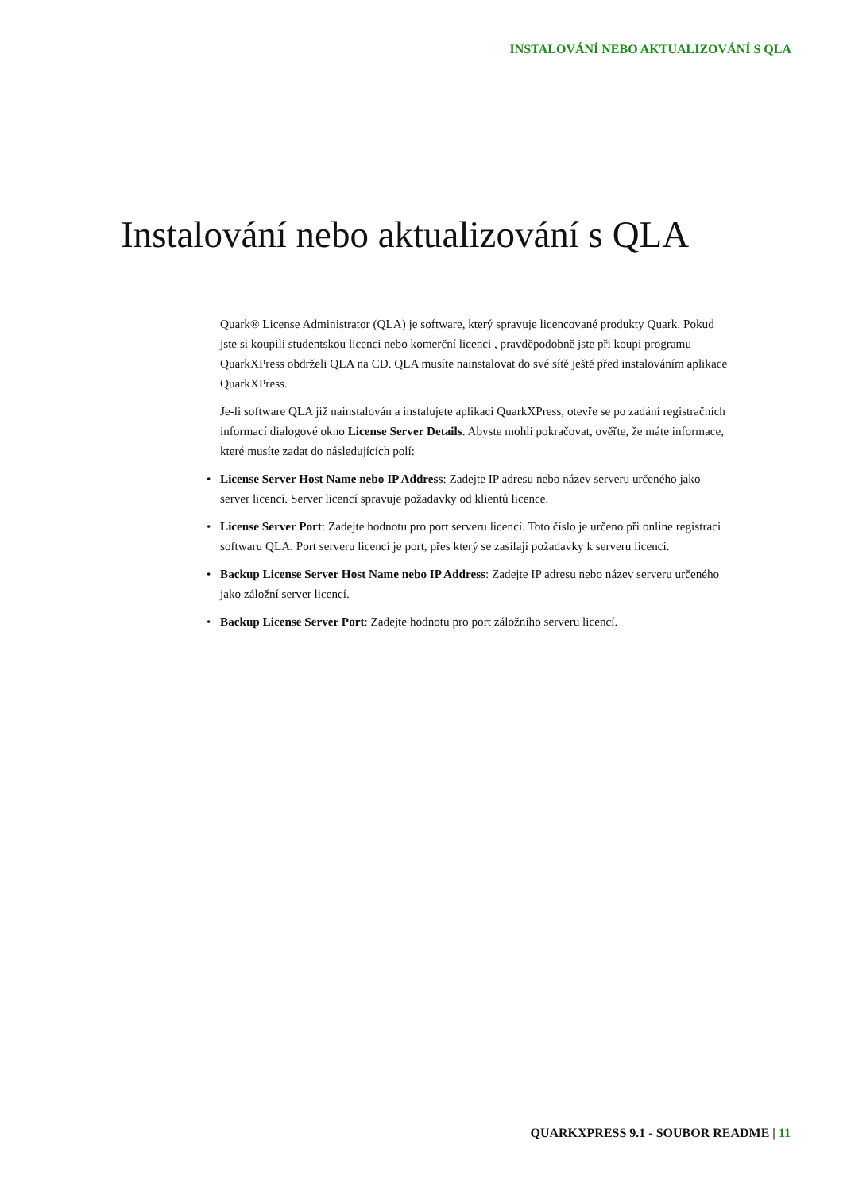INSTALOVÁNÍ NEBO AKTUALIZOVÁNÍ S QLA
Instalování nebo aktualizování s QLA
Quark® License Administrator (QLA) je software, který spravuje licencované produkty Quark. Pokud jste si koupili studentskou licenci nebo komerční licenci , pravděpodobně jste při koupi programu QuarkXPress obdrželi QLA na CD. QLA musíte nainstalovat do své sítě ještě před instalováním aplikace QuarkXPress.
Je-li software QLA již nainstalován a instalujete aplikaci QuarkXPress, otevře se po zadání registračních informací dialogové okno License Server Details. Abyste mohli pokračovat, ověřte, že máte informace, které musíte zadat do následujících polí:
• License Server Host Name nebo IP Address: Zadejte IP adresu nebo název serveru určeného jako server licencí. Server licencí spravuje požadavky od klientů licence.
• License Server Port: Zadejte hodnotu pro port serveru licencí. Toto číslo je určeno při online registraci softwaru QLA. Port serveru licencí je port, přes který se zasílají požadavky k serveru licencí.
• Backup License Server Host Name nebo IP Address: Zadejte IP adresu nebo název serveru určeného jako záložní server licencí.
• Backup License Server Port: Zadejte hodnotu pro port záložního serveru licencí.
QUARKXPRESS 9.1 - SOUBOR README | 11